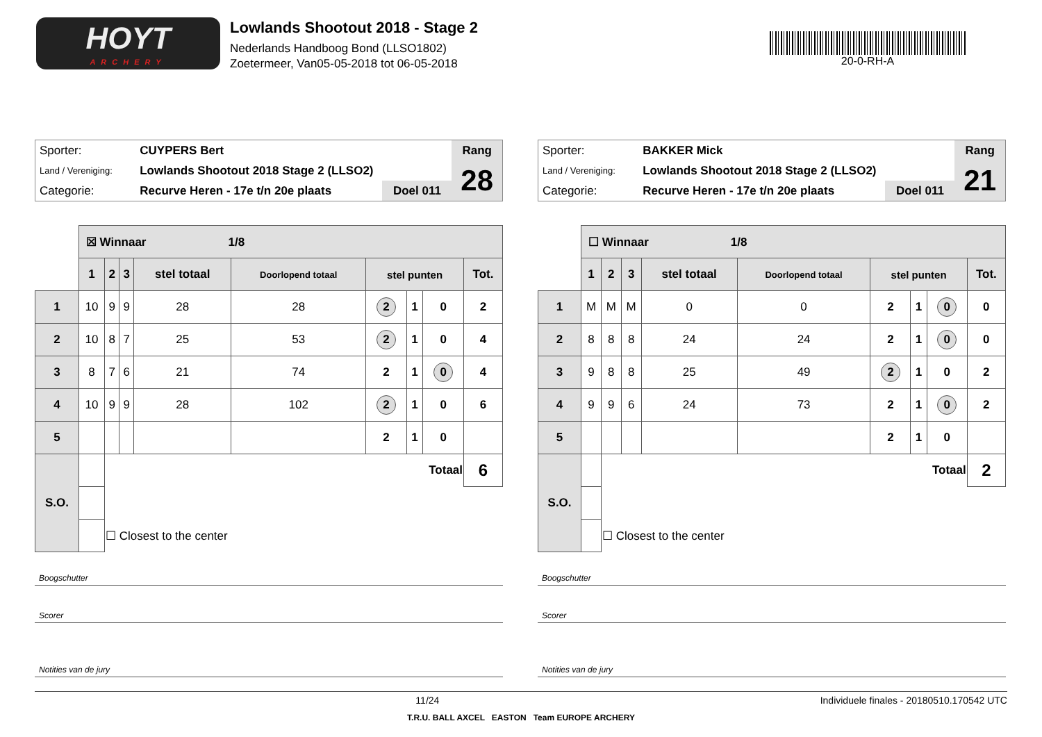HOYT
ARCHERY
Lowlands Shootout 2018 - Stage 2
Nederlands Handboog Bond (LLSO1802)
Zoetermeer, Van05-05-2018 tot 06-05-2018
20-0-RH-A
| Sporter: | CUYPERS Bert | | Rang |
| Land / Vereniging: | Lowlands Shootout 2018 Stage 2 (LLSO2) | | 28 |
| Categorie: | Recurve Heren - 17e t/n 20e plaats | Doel 011 | |
| | ☒ Winnaar 1/8 | | | | | | | | |
| | 1 | 2 | 3 | stel totaal | Doorlopend totaal | stel punten | | | Tot. |
| 1 | 10 | 9 | 9 | 28 | 28 | 2 | 1 | 0 | 2 |
| 2 | 10 | 8 | 7 | 25 | 53 | 2 | 1 | 0 | 4 |
| 3 | 8 | 7 | 6 | 21 | 74 | 2 | 1 | 0 | 4 |
| 4 | 10 | 9 | 9 | 28 | 102 | 2 | 1 | 0 | 6 |
| 5 | | | | | | 2 | 1 | 0 | |
| S.O. | | Totaal | | | | | | | 6 |
| | | ☐ Closest to the center | | | | | | | |
Boogschutter
Scorer
Notities van de jury
| Sporter: | BAKKER Mick | | Rang |
| Land / Vereniging: | Lowlands Shootout 2018 Stage 2 (LLSO2) | | 21 |
| Categorie: | Recurve Heren - 17e t/n 20e plaats | Doel 011 | |
| | ☐ Winnaar 1/8 | | | | | | | | |
| | 1 | 2 | 3 | stel totaal | Doorlopend totaal | stel punten | | | Tot. |
| 1 | M | M | M | 0 | 0 | 2 | 1 | 0 | 0 |
| 2 | 8 | 8 | 8 | 24 | 24 | 2 | 1 | 0 | 0 |
| 3 | 9 | 8 | 8 | 25 | 49 | 2 | 1 | 0 | 2 |
| 4 | 9 | 9 | 6 | 24 | 73 | 2 | 1 | 0 | 2 |
| 5 | | | | | | 2 | 1 | 0 | |
| S.O. | | Totaal | | | | | | | 2 |
| | | ☐ Closest to the center | | | | | | | |
Boogschutter
Scorer
Notities van de jury
11/24 Individuele finales - 20180510.170542 UTC
T.R.U. BALL AXCEL EASTON Team EUROPE ARCHERY